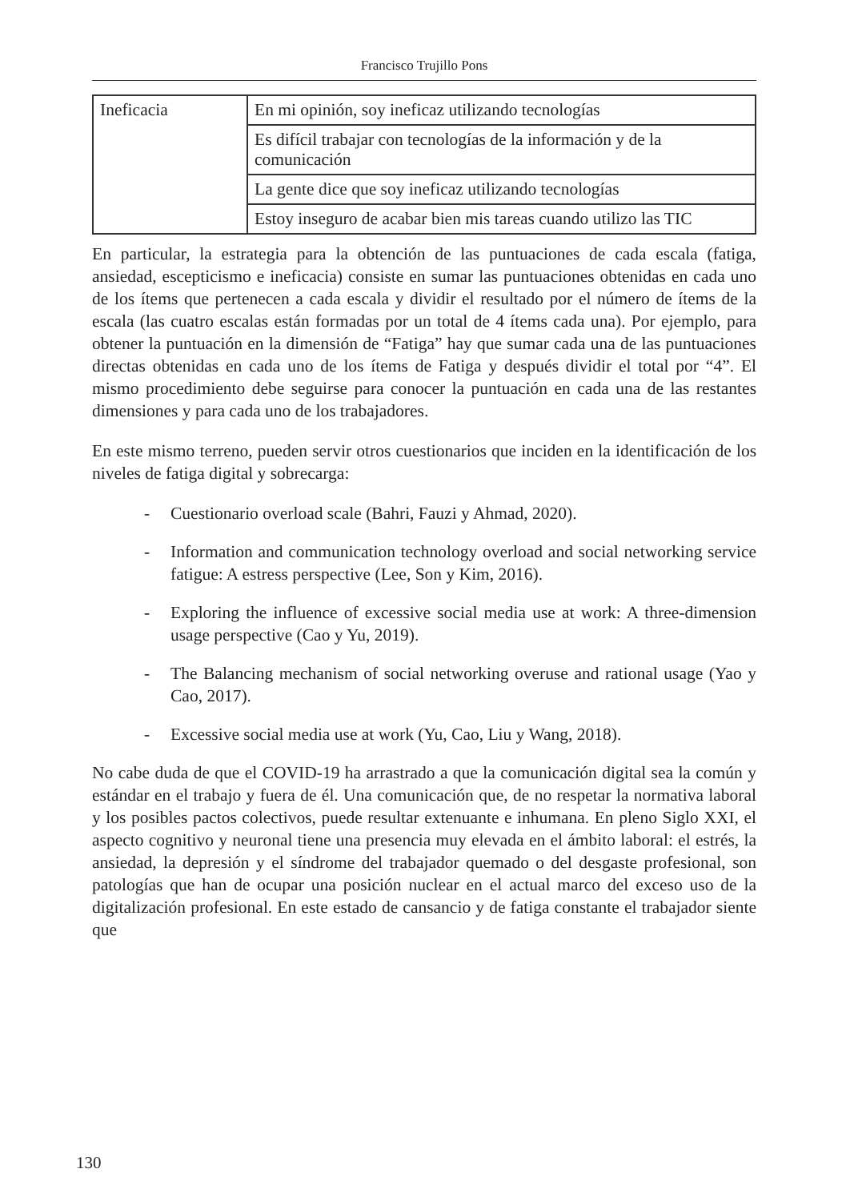Francisco Trujillo Pons
| Ineficacia | En mi opinión, soy ineficaz utilizando tecnologías |
| | Es difícil trabajar con tecnologías de la información y de la comunicación |
| | La gente dice que soy ineficaz utilizando tecnologías |
| | Estoy inseguro de acabar bien mis tareas cuando utilizo las TIC |
En particular, la estrategia para la obtención de las puntuaciones de cada escala (fatiga, ansiedad, escepticismo e ineficacia) consiste en sumar las puntuaciones obtenidas en cada uno de los ítems que pertenecen a cada escala y dividir el resultado por el número de ítems de la escala (las cuatro escalas están formadas por un total de 4 ítems cada una). Por ejemplo, para obtener la puntuación en la dimensión de “Fatiga” hay que sumar cada una de las puntuaciones directas obtenidas en cada uno de los ítems de Fatiga y después dividir el total por “4”. El mismo procedimiento debe seguirse para conocer la puntuación en cada una de las restantes dimensiones y para cada uno de los trabajadores.
En este mismo terreno, pueden servir otros cuestionarios que inciden en la identificación de los niveles de fatiga digital y sobrecarga:
- Cuestionario overload scale (Bahri, Fauzi y Ahmad, 2020).
- Information and communication technology overload and social networking service fatigue: A estress perspective (Lee, Son y Kim, 2016).
- Exploring the influence of excessive social media use at work: A three-dimension usage perspective (Cao y Yu, 2019).
- The Balancing mechanism of social networking overuse and rational usage (Yao y Cao, 2017).
- Excessive social media use at work (Yu, Cao, Liu y Wang, 2018).
No cabe duda de que el COVID-19 ha arrastrado a que la comunicación digital sea la común y estándar en el trabajo y fuera de él. Una comunicación que, de no respetar la normativa laboral y los posibles pactos colectivos, puede resultar extenuante e inhumana. En pleno Siglo XXI, el aspecto cognitivo y neuronal tiene una presencia muy elevada en el ámbito laboral: el estrés, la ansiedad, la depresión y el síndrome del trabajador quemado o del desgaste profesional, son patologías que han de ocupar una posición nuclear en el actual marco del exceso uso de la digitalización profesional. En este estado de cansancio y de fatiga constante el trabajador siente que
130